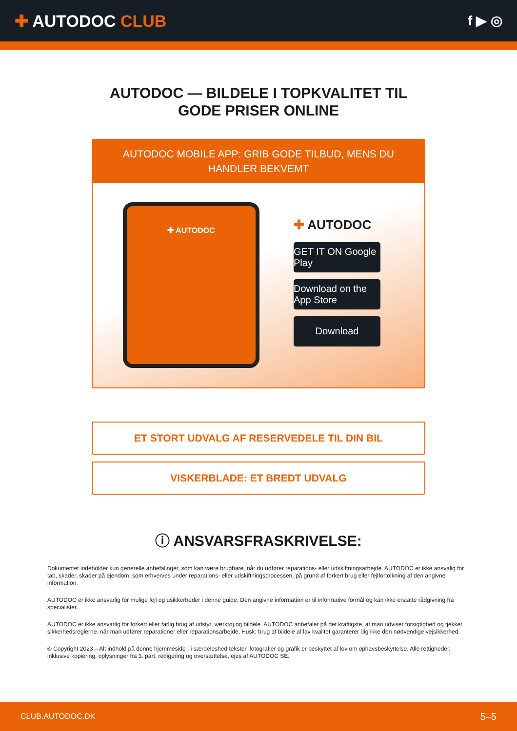✚ AUTODOC CLUB
f ▶ ◎
AUTODOC — BILDELE I TOPKVALITET TIL GODE PRISER ONLINE
AUTODOC MOBILE APP: GRIB GODE TILBUD, MENS DU HANDLER BEKVEMT
✚ AUTODOC
✚ AUTODOC
GET IT ON Google Play
Download on the App Store
Download
ET STORT UDVALG AF RESERVEDELE TIL DIN BIL
VISKERBLADE: ET BREDT UDVALG
ⓘ ANSVARSFRASKRIVELSE:
Dokumentet indeholder kun generelle anbefalinger, som kan være brugbare, når du udfører reparations- eller udskiftningsarbejde. AUTODOC er ikke ansvalig for tab, skader, skader på ejendom, som erhverves under reparations- eller udskiftningsprocessen, på grund af forkert brug eller fejlfortolkning af den angivne information.
AUTODOC er ikke ansvarlig for mulige fejl og usikkerheder i denne guide. Den angivne information er til informative formål og kan ikke erstatte rådgivning fra specialister.
AUTODOC er ikke ansvarlig for forkert eller farlig brug af udstyr, værktøj og bildele. AUTODOC anbefaler på det kraftigste, at man udviser forsigtighed og tjekker sikkerhedsreglerne, når man udfører reparationer eller reparationsarbejde. Husk: brug af bildele af lav kvalitet garanterer dig ikke den nødvendige vejsikkerhed.
© Copyright 2023 – Alt indhold på denne hjemmeside , i særdeleshed tekster, fotografier og grafik er beskyttet af lov om ophavsbeskyttelse. Alle rettigheder, inklusive kopiering, oplysninger fra 3. part, redigering og oversættelse, ejes af AUTODOC SE.
CLUB.AUTODOC.DK 5–5